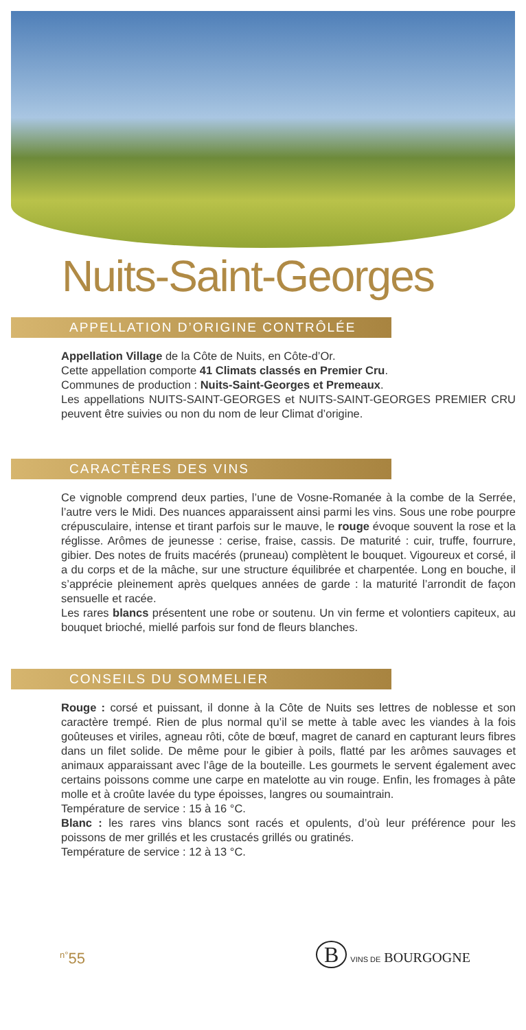Nuits-Saint-Georges
APPELLATION D’ORIGINE CONTRÔLÉE
Appellation Village de la Côte de Nuits, en Côte-d’Or.
Cette appellation comporte 41 Climats classés en Premier Cru.
Communes de production : Nuits-Saint-Georges et Premeaux.
Les appellations NUITS-SAINT-GEORGES et NUITS-SAINT-GEORGES PREMIER CRU peuvent être suivies ou non du nom de leur Climat d’origine.
CARACTÈRES DES VINS
Ce vignoble comprend deux parties, l’une de Vosne-Romanée à la combe de la Serrée, l’autre vers le Midi. Des nuances apparaissent ainsi parmi les vins. Sous une robe pourpre crépusculaire, intense et tirant parfois sur le mauve, le rouge évoque souvent la rose et la réglisse. Arômes de jeunesse : cerise, fraise, cassis. De maturité : cuir, truffe, fourrure, gibier. Des notes de fruits macérés (pruneau) complètent le bouquet. Vigoureux et corsé, il a du corps et de la mâche, sur une structure équilibrée et charpentée. Long en bouche, il s’apprécie pleinement après quelques années de garde : la maturité l’arrondit de façon sensuelle et racée.
Les rares blancs présentent une robe or soutenu. Un vin ferme et volontiers capiteux, au bouquet brioché, miellé parfois sur fond de fleurs blanches.
CONSEILS DU SOMMELIER
Rouge : corsé et puissant, il donne à la Côte de Nuits ses lettres de noblesse et son caractère trempé. Rien de plus normal qu’il se mette à table avec les viandes à la fois goûteuses et viriles, agneau rôti, côte de bœuf, magret de canard en capturant leurs fibres dans un filet solide. De même pour le gibier à poils, flatté par les arômes sauvages et animaux apparaissant avec l’âge de la bouteille. Les gourmets le servent également avec certains poissons comme une carpe en matelotte au vin rouge. Enfin, les fromages à pâte molle et à croûte lavée du type époisses, langres ou soumaintrain.
Température de service : 15 à 16 °C.
Blanc : les rares vins blancs sont racés et opulents, d’où leur préférence pour les poissons de mer grillés et les crustacés grillés ou gratinés.
Température de service : 12 à 13 °C.
<sup>n°</sup>55 B VINS DE BOURGOGNE